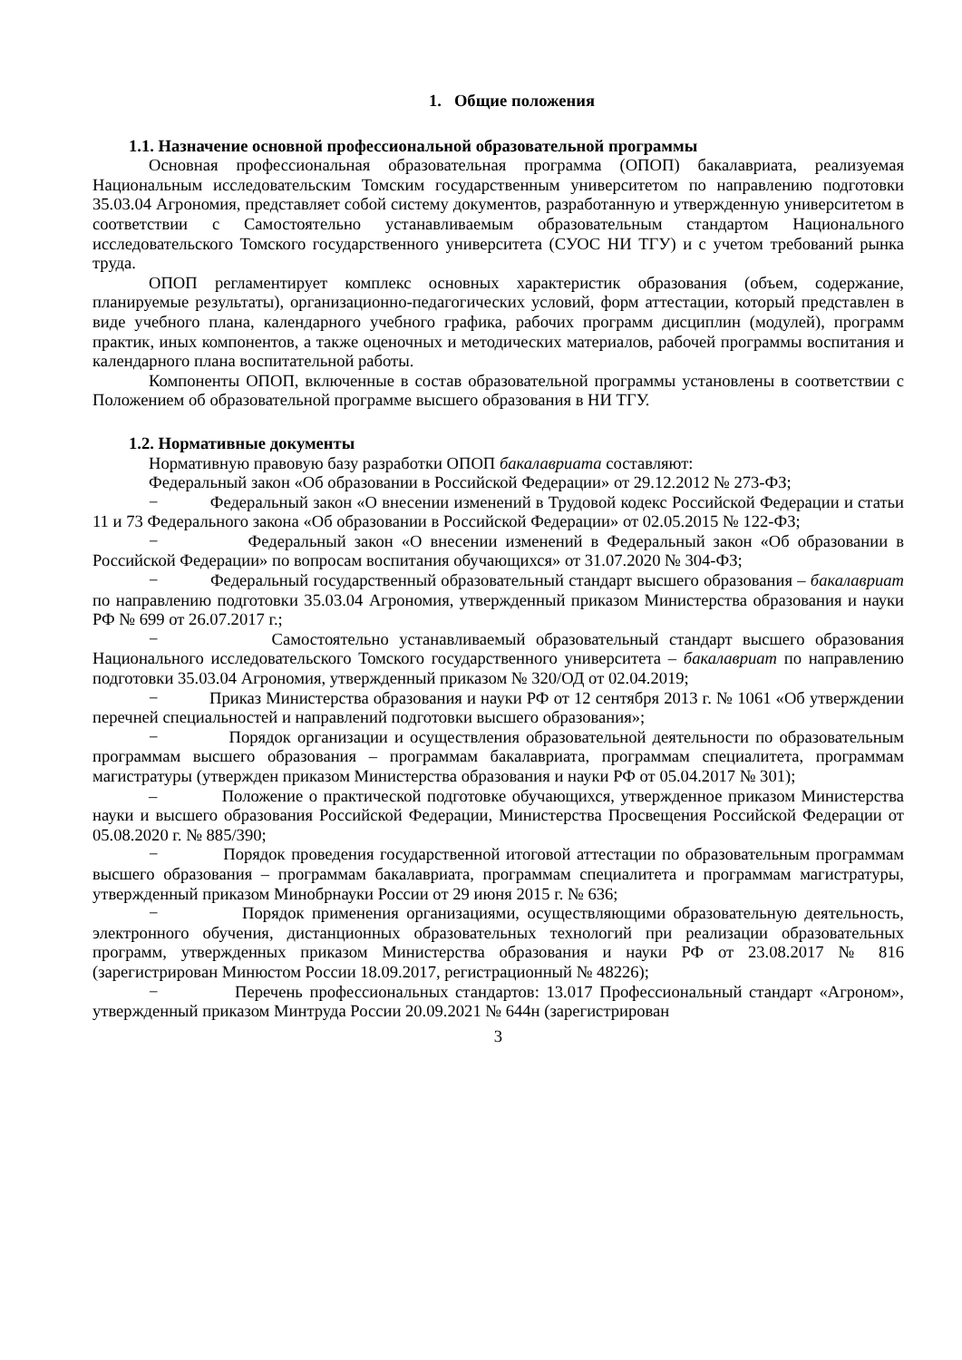1. Общие положения
1.1. Назначение основной профессиональной образовательной программы
Основная профессиональная образовательная программа (ОПОП) бакалавриата, реализуемая Национальным исследовательским Томским государственным университетом по направлению подготовки 35.03.04 Агрономия, представляет собой систему документов, разработанную и утвержденную университетом в соответствии с Самостоятельно устанавливаемым образовательным стандартом Национального исследовательского Томского государственного университета (СУОС НИ ТГУ) и с учетом требований рынка труда.
ОПОП регламентирует комплекс основных характеристик образования (объем, содержание, планируемые результаты), организационно-педагогических условий, форм аттестации, который представлен в виде учебного плана, календарного учебного графика, рабочих программ дисциплин (модулей), программ практик, иных компонентов, а также оценочных и методических материалов, рабочей программы воспитания и календарного плана воспитательной работы.
Компоненты ОПОП, включенные в состав образовательной программы установлены в соответствии с Положением об образовательной программе высшего образования в НИ ТГУ.
1.2. Нормативные документы
Нормативную правовую базу разработки ОПОП бакалавриата составляют:
Федеральный закон «Об образовании в Российской Федерации» от 29.12.2012 № 273-ФЗ;
− Федеральный закон «О внесении изменений в Трудовой кодекс Российской Федерации и статьи 11 и 73 Федерального закона «Об образовании в Российской Федерации» от 02.05.2015 № 122-ФЗ;
− Федеральный закон «О внесении изменений в Федеральный закон «Об образовании в Российской Федерации» по вопросам воспитания обучающихся» от 31.07.2020 № 304-ФЗ;
− Федеральный государственный образовательный стандарт высшего образования – бакалавриат по направлению подготовки 35.03.04 Агрономия, утвержденный приказом Министерства образования и науки РФ № 699 от 26.07.2017 г.;
− Самостоятельно устанавливаемый образовательный стандарт высшего образования Национального исследовательского Томского государственного университета – бакалавриат по направлению подготовки 35.03.04 Агрономия, утвержденный приказом № 320/ОД от 02.04.2019;
− Приказ Министерства образования и науки РФ от 12 сентября 2013 г. № 1061 «Об утверждении перечней специальностей и направлений подготовки высшего образования»;
− Порядок организации и осуществления образовательной деятельности по образовательным программам высшего образования – программам бакалавриата, программам специалитета, программам магистратуры (утвержден приказом Министерства образования и науки РФ от 05.04.2017 № 301);
– Положение о практической подготовке обучающихся, утвержденное приказом Министерства науки и высшего образования Российской Федерации, Министерства Просвещения Российской Федерации от 05.08.2020 г. № 885/390;
− Порядок проведения государственной итоговой аттестации по образовательным программам высшего образования – программам бакалавриата, программам специалитета и программам магистратуры, утвержденный приказом Минобрнауки России от 29 июня 2015 г. № 636;
− Порядок применения организациями, осуществляющими образовательную деятельность, электронного обучения, дистанционных образовательных технологий при реализации образовательных программ, утвержденных приказом Министерства образования и науки РФ от 23.08.2017 № 816 (зарегистрирован Минюстом России 18.09.2017, регистрационный № 48226);
− Перечень профессиональных стандартов: 13.017 Профессиональный стандарт «Агроном», утвержденный приказом Минтруда России 20.09.2021 № 644н (зарегистрирован
3